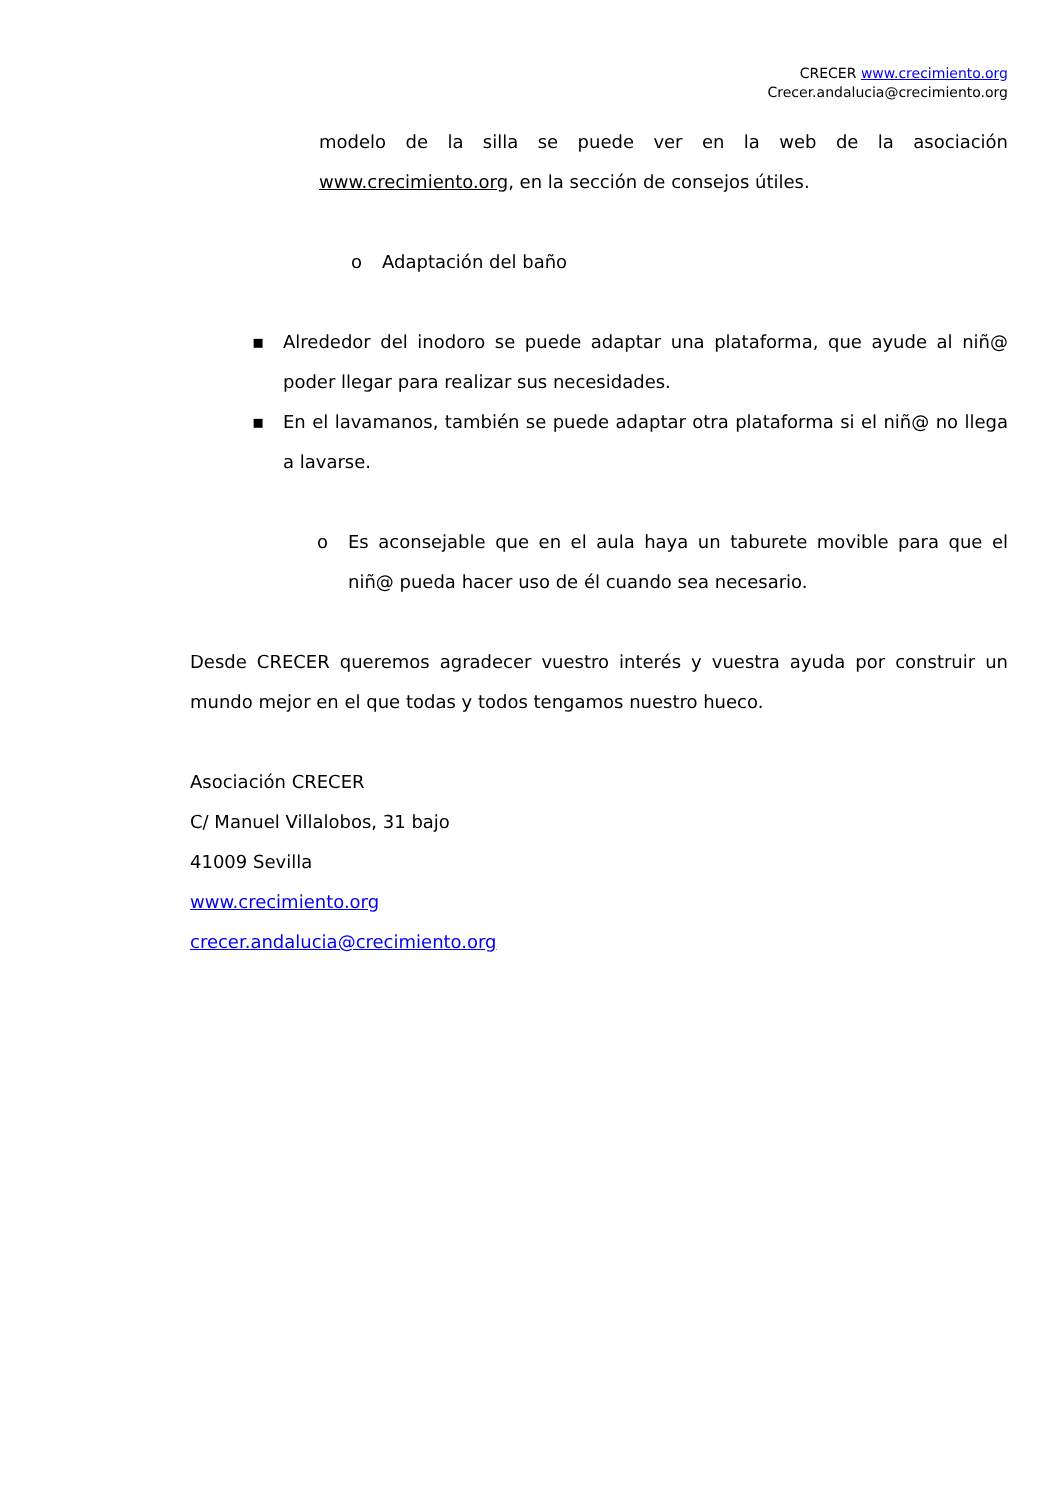CRECER www.crecimiento.org
Crecer.andalucia@crecimiento.org
modelo de la silla se puede ver en la web de la asociación www.crecimiento.org, en la sección de consejos útiles.
o Adaptación del baño
▪ Alrededor del inodoro se puede adaptar una plataforma, que ayude al niñ@ poder llegar para realizar sus necesidades.
▪ En el lavamanos, también se puede adaptar otra plataforma si el niñ@ no llega a lavarse.
o Es aconsejable que en el aula haya un taburete movible para que el niñ@ pueda hacer uso de él cuando sea necesario.
Desde CRECER queremos agradecer vuestro interés y vuestra ayuda por construir un mundo mejor en el que todas y todos tengamos nuestro hueco.
Asociación CRECER
C/ Manuel Villalobos, 31 bajo
41009 Sevilla
www.crecimiento.org
crecer.andalucia@crecimiento.org